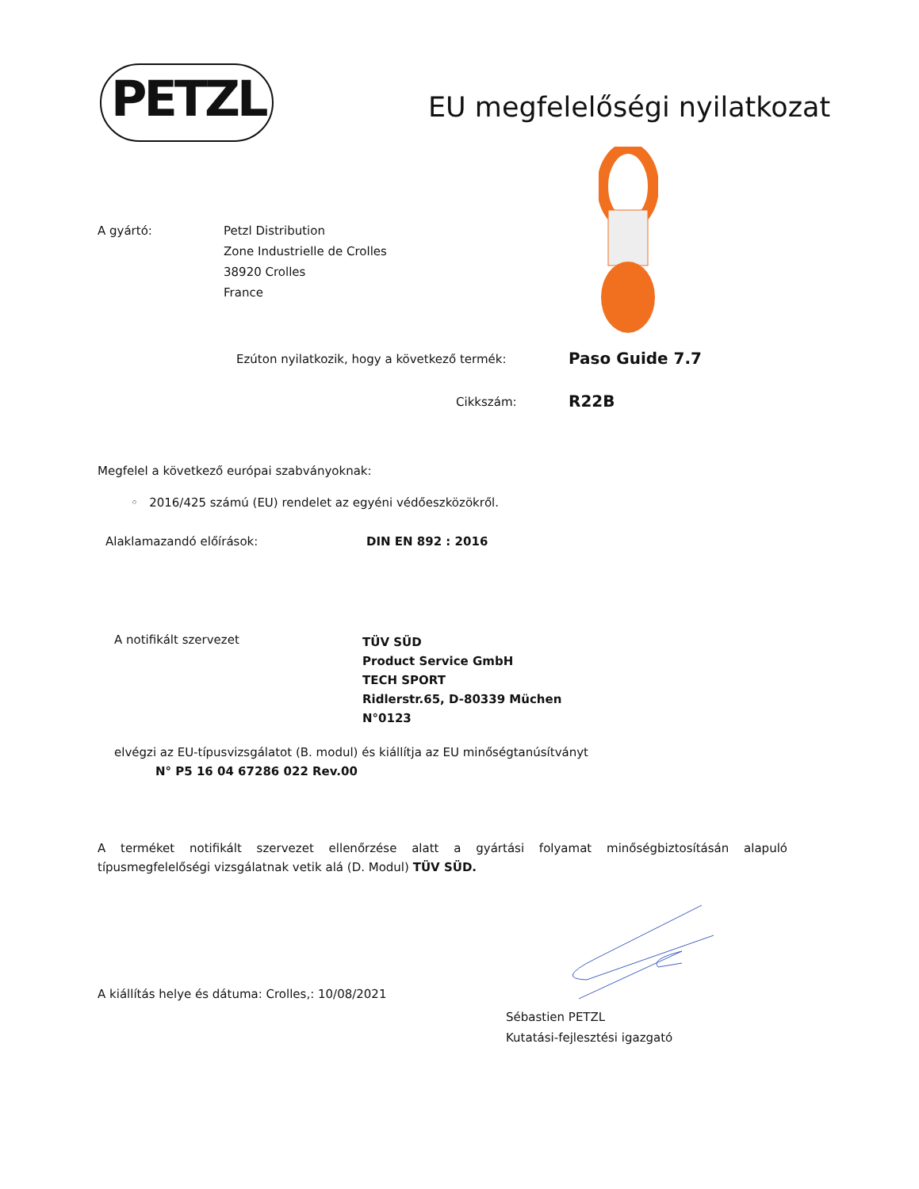PETZL EU megfelelőségi nyilatkozat
A gyártó:
Petzl Distribution
Zone Industrielle de Crolles
38920 Crolles
France
Ezúton nyilatkozik, hogy a következő termék:
Paso Guide 7.7
Cikkszám: R22B
Megfelel a következő európai szabványoknak:
◦ 2016/425 számú (EU) rendelet az egyéni védőeszközökről.
Alaklamazandó előírások: DIN EN 892 : 2016
A notifikált szervezet
TÜV SÜD
Product Service GmbH
TECH SPORT
Ridlerstr.65, D-80339 Müchen
N°0123
elvégzi az EU-típusvizsgálatot (B. modul) és kiállítja az EU minőségtanúsítványt
N° P5 16 04 67286 022 Rev.00
A terméket notifikált szervezet ellenőrzése alatt a gyártási folyamat minőségbiztosításán alapuló típusmegfelelőségi vizsgálatnak vetik alá (D. Modul) TÜV SÜD.
A kiállítás helye és dátuma: Crolles,: 10/08/2021
Sébastien PETZL
Kutatási-fejlesztési igazgató